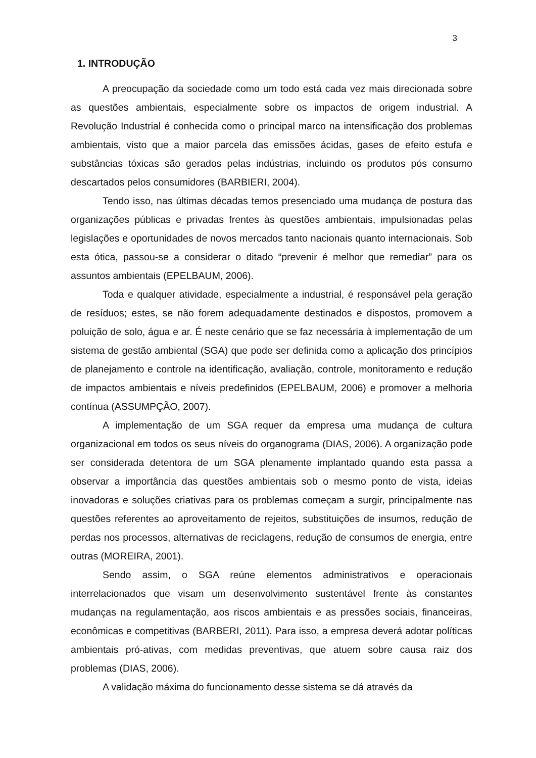3
1. INTRODUÇÃO
A preocupação da sociedade como um todo está cada vez mais direcionada sobre as questões ambientais, especialmente sobre os impactos de origem industrial. A Revolução Industrial é conhecida como o principal marco na intensificação dos problemas ambientais, visto que a maior parcela das emissões ácidas, gases de efeito estufa e substâncias tóxicas são gerados pelas indústrias, incluindo os produtos pós consumo descartados pelos consumidores (BARBIERI, 2004).
Tendo isso, nas últimas décadas temos presenciado uma mudança de postura das organizações públicas e privadas frentes às questões ambientais, impulsionadas pelas legislações e oportunidades de novos mercados tanto nacionais quanto internacionais. Sob esta ótica, passou-se a considerar o ditado “prevenir é melhor que remediar” para os assuntos ambientais (EPELBAUM, 2006).
Toda e qualquer atividade, especialmente a industrial, é responsável pela geração de resíduos; estes, se não forem adequadamente destinados e dispostos, promovem a poluição de solo, água e ar. É neste cenário que se faz necessária à implementação de um sistema de gestão ambiental (SGA) que pode ser definida como a aplicação dos princípios de planejamento e controle na identificação, avaliação, controle, monitoramento e redução de impactos ambientais e níveis predefinidos (EPELBAUM, 2006) e promover a melhoria contínua (ASSUMPÇÃO, 2007).
A implementação de um SGA requer da empresa uma mudança de cultura organizacional em todos os seus níveis do organograma (DIAS, 2006). A organização pode ser considerada detentora de um SGA plenamente implantado quando esta passa a observar a importância das questões ambientais sob o mesmo ponto de vista, ideias inovadoras e soluções criativas para os problemas começam a surgir, principalmente nas questões referentes ao aproveitamento de rejeitos, substituições de insumos, redução de perdas nos processos, alternativas de reciclagens, redução de consumos de energia, entre outras (MOREIRA, 2001).
Sendo assim, o SGA reúne elementos administrativos e operacionais interrelacionados que visam um desenvolvimento sustentável frente às constantes mudanças na regulamentação, aos riscos ambientais e as pressões sociais, financeiras, econômicas e competitivas (BARBERI, 2011). Para isso, a empresa deverá adotar políticas ambientais pró-ativas, com medidas preventivas, que atuem sobre causa raiz dos problemas (DIAS, 2006).
A validação máxima do funcionamento desse sistema se dá através da